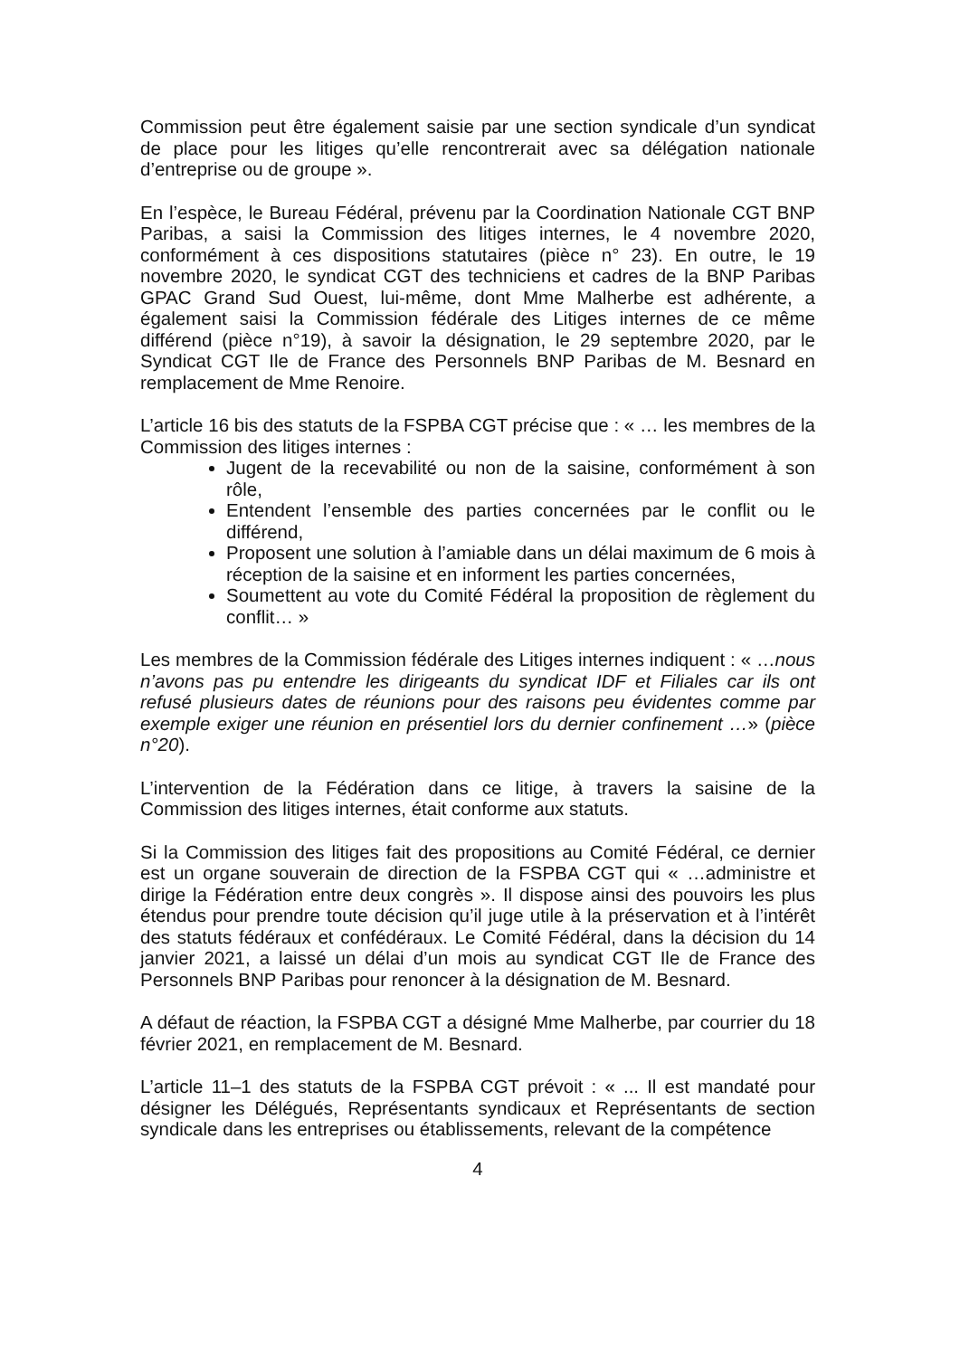Commission peut être également saisie par une section syndicale d’un syndicat de place pour les litiges qu’elle rencontrerait avec sa délégation nationale d’entreprise ou de groupe ».
En l’espèce, le Bureau Fédéral, prévenu par la Coordination Nationale CGT BNP Paribas, a saisi la Commission des litiges internes, le 4 novembre 2020, conformément à ces dispositions statutaires (pièce n° 23). En outre, le 19 novembre 2020, le syndicat CGT des techniciens et cadres de la BNP Paribas GPAC Grand Sud Ouest, lui-même, dont Mme Malherbe est adhérente, a également saisi la Commission fédérale des Litiges internes de ce même différend (pièce n°19), à savoir la désignation, le 29 septembre 2020, par le Syndicat CGT Ile de France des Personnels BNP Paribas de M. Besnard en remplacement de Mme Renoire.
L’article 16 bis des statuts de la FSPBA CGT précise que : « … les membres de la Commission des litiges internes :
Jugent de la recevabilité ou non de la saisine, conformément à son rôle,
Entendent l’ensemble des parties concernées par le conflit ou le différend,
Proposent une solution à l’amiable dans un délai maximum de 6 mois à réception de la saisine et en informent les parties concernées,
Soumettent au vote du Comité Fédéral la proposition de règlement du conflit… »
Les membres de la Commission fédérale des Litiges internes indiquent : « …nous n’avons pas pu entendre les dirigeants du syndicat IDF et Filiales car ils ont refusé plusieurs dates de réunions pour des raisons peu évidentes comme par exemple exiger une réunion en présentiel lors du dernier confinement …» (pièce n°20).
L’intervention de la Fédération dans ce litige, à travers la saisine de la Commission des litiges internes, était conforme aux statuts.
Si la Commission des litiges fait des propositions au Comité Fédéral, ce dernier est un organe souverain de direction de la FSPBA CGT qui « …administre et dirige la Fédération entre deux congrès ». Il dispose ainsi des pouvoirs les plus étendus pour prendre toute décision qu’il juge utile à la préservation et à l’intérêt des statuts fédéraux et confédéraux. Le Comité Fédéral, dans la décision du 14 janvier 2021, a laissé un délai d’un mois au syndicat CGT Ile de France des Personnels BNP Paribas pour renoncer à la désignation de M. Besnard.
A défaut de réaction, la FSPBA CGT a désigné Mme Malherbe, par courrier du 18 février 2021, en remplacement de M. Besnard.
L’article 11–1 des statuts de la FSPBA CGT prévoit : « ... Il est mandaté pour désigner les Délégués, Représentants syndicaux et Représentants de section syndicale dans les entreprises ou établissements, relevant de la compétence
4